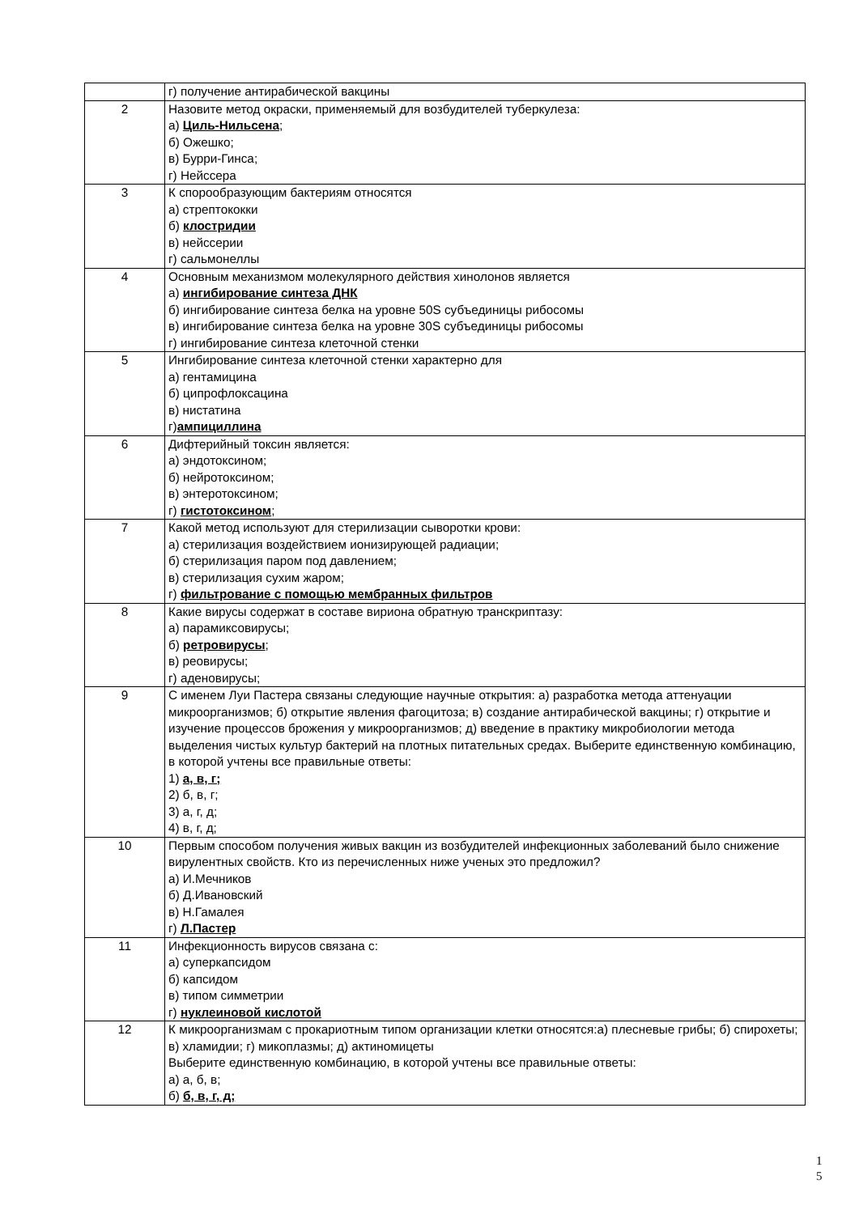| | г) получение антирабической вакцины |
| 2 | Назовите метод окраски, применяемый для возбудителей туберкулеза: а) Циль-Нильсена ; б) Ожешко; в) Бурри-Гинса; г) Нейссера |
| 3 | К спорообразующим бактериям относятся а) стрептококки б) клостридии в) нейссерии г) сальмонеллы |
| 4 | Основным механизмом молекулярного действия хинолонов является а) ингибирование синтеза ДНК б) ингибирование синтеза белка на уровне 50S субъединицы рибосомы в) ингибирование синтеза белка на уровне 30S субъединицы рибосомы г) ингибирование синтеза клеточной стенки |
| 5 | Ингибирование синтеза клеточной стенки характерно для а) гентамицина б) ципрофлоксацина в) нистатина г) ампициллина |
| 6 | Дифтерийный токсин является: а) эндотоксином; б) нейротоксином; в) энтеротоксином; г) гистотоксином ; |
| 7 | Какой метод используют для стерилизации сыворотки крови: а) стерилизация воздействием ионизирующей радиации; б) стерилизация паром под давлением; в) стерилизация сухим жаром; г) фильтрование с помощью мембранных фильтров |
| 8 | Какие вирусы содержат в составе вириона обратную транскриптазу: а) парамиксовирусы; б) ретровирусы ; в) реовирусы; г) аденовирусы; |
| 9 | С именем Луи Пастера связаны следующие научные открытия: а) разработка метода аттенуации микроорганизмов; б) открытие явления фагоцитоза; в) создание антирабической вакцины; г) открытие и изучение процессов брожения у микроорганизмов; д) введение в практику микробиологии метода выделения чистых культур бактерий на плотных питательных средах. Выберите единственную комбинацию, в которой учтены все правильные ответы: 1) а, в, г; 2) б, в, г; 3) а, г, д; 4) в, г, д; |
| 10 | Первым способом получения живых вакцин из возбудителей инфекционных заболеваний было снижение вирулентных свойств. Кто из перечисленных ниже ученых это предложил? а) И.Мечников б) Д.Ивановский в) Н.Гамалея г) Л.Пастер |
| 11 | Инфекционность вирусов связана с: а) суперкапсидом б) капсидом в) типом симметрии г) нуклеиновой кислотой |
| 12 | К микроорганизмам с прокариотным типом организации клетки относятся:а) плесневые грибы; б) спирохеты; в) хламидии; г) микоплазмы; д) актиномицеты Выберите единственную комбинацию, в которой учтены все правильные ответы: а) а, б, в; б) б, в, г, д; |
1
5